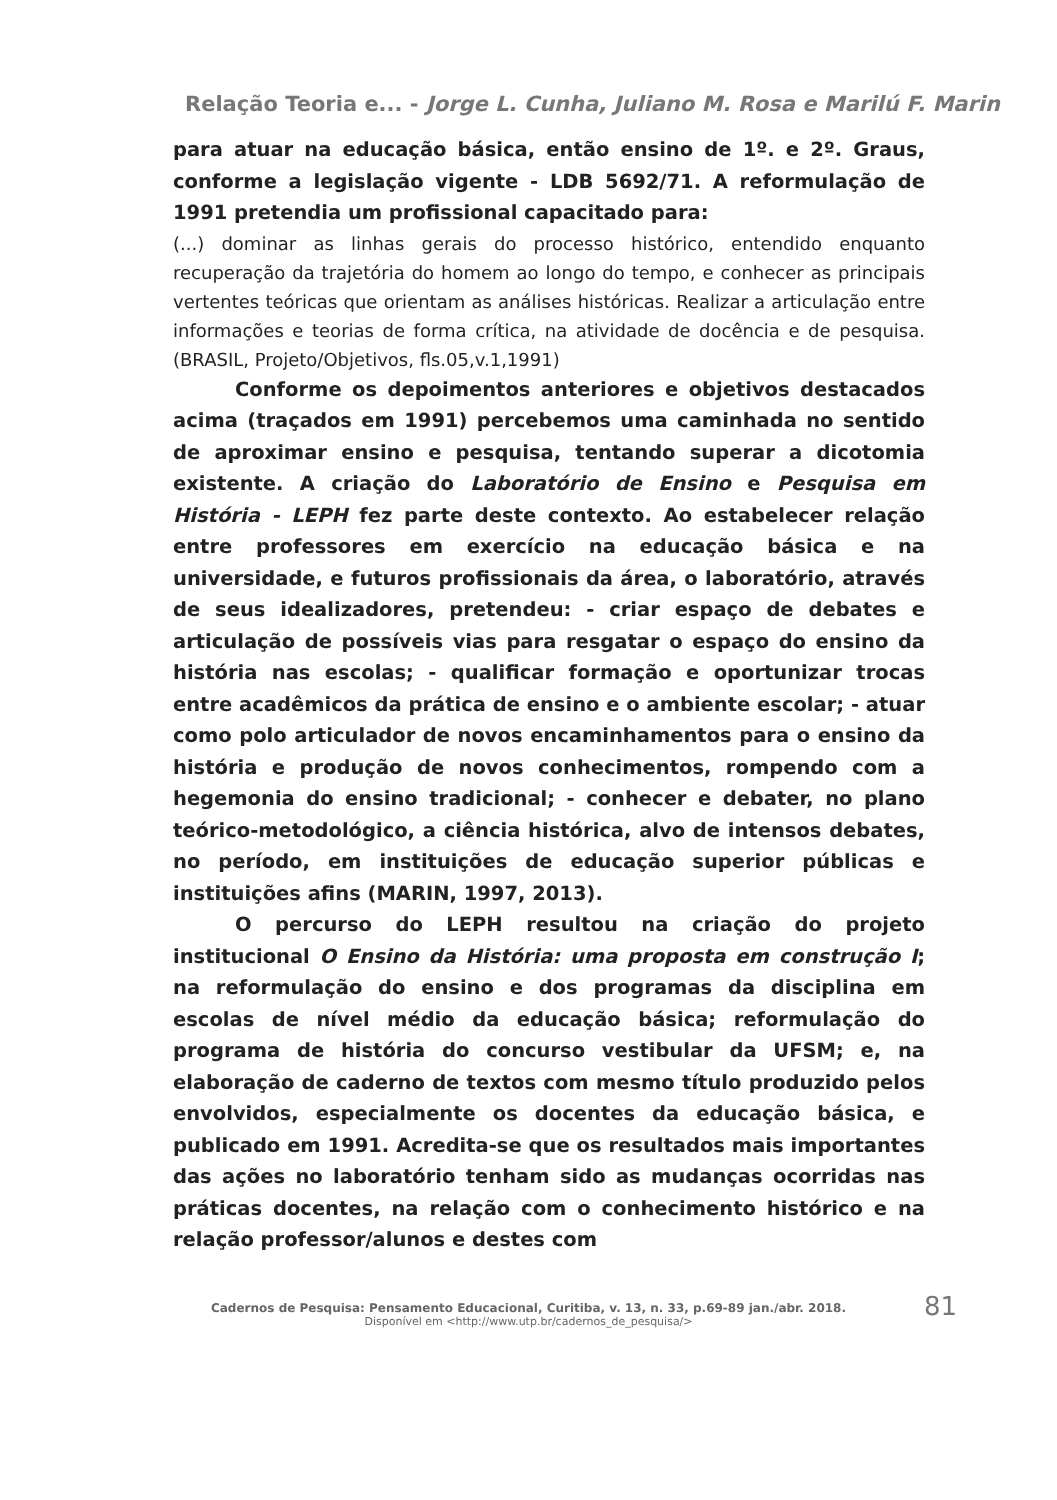Relação Teoria e... - Jorge L. Cunha, Juliano M. Rosa e Marilú F. Marin
para atuar na educação básica, então ensino de 1º. e 2º. Graus, conforme a legislação vigente - LDB 5692/71. A reformulação de 1991 pretendia um profissional capacitado para:
(...) dominar as linhas gerais do processo histórico, entendido enquanto recuperação da trajetória do homem ao longo do tempo, e conhecer as principais vertentes teóricas que orientam as análises históricas. Realizar a articulação entre informações e teorias de forma crítica, na atividade de docência e de pesquisa. (BRASIL, Projeto/Objetivos, fls.05,v.1,1991)
Conforme os depoimentos anteriores e objetivos destacados acima (traçados em 1991) percebemos uma caminhada no sentido de aproximar ensino e pesquisa, tentando superar a dicotomia existente. A criação do Laboratório de Ensino e Pesquisa em História - LEPH fez parte deste contexto. Ao estabelecer relação entre professores em exercício na educação básica e na universidade, e futuros profissionais da área, o laboratório, através de seus idealizadores, pretendeu: - criar espaço de debates e articulação de possíveis vias para resgatar o espaço do ensino da história nas escolas; - qualificar formação e oportunizar trocas entre acadêmicos da prática de ensino e o ambiente escolar; - atuar como polo articulador de novos encaminhamentos para o ensino da história e produção de novos conhecimentos, rompendo com a hegemonia do ensino tradicional; - conhecer e debater, no plano teórico-metodológico, a ciência histórica, alvo de intensos debates, no período, em instituições de educação superior públicas e instituições afins (MARIN, 1997, 2013).
O percurso do LEPH resultou na criação do projeto institucional O Ensino da História: uma proposta em construção I; na reformulação do ensino e dos programas da disciplina em escolas de nível médio da educação básica; reformulação do programa de história do concurso vestibular da UFSM; e, na elaboração de caderno de textos com mesmo título produzido pelos envolvidos, especialmente os docentes da educação básica, e publicado em 1991. Acredita-se que os resultados mais importantes das ações no laboratório tenham sido as mudanças ocorridas nas práticas docentes, na relação com o conhecimento histórico e na relação professor/alunos e destes com
Cadernos de Pesquisa: Pensamento Educacional, Curitiba, v. 13, n. 33, p.69-89 jan./abr. 2018.
Disponível em <http://www.utp.br/cadernos_de_pesquisa/>
81